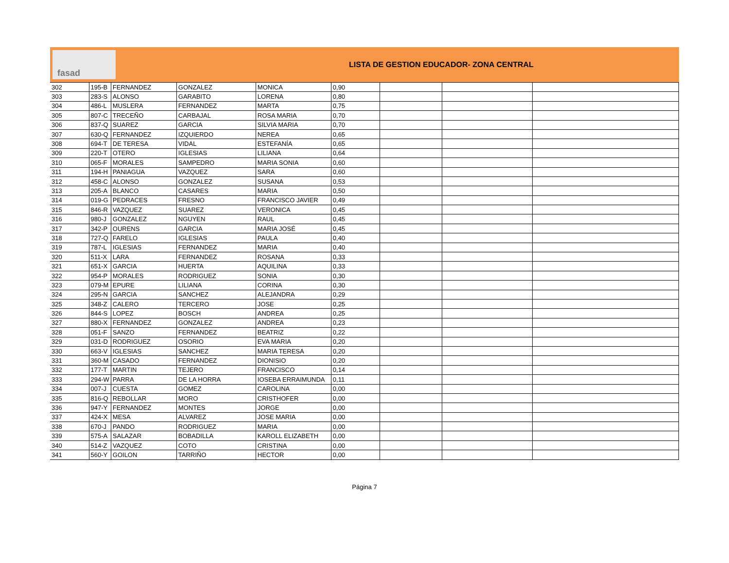fasad
LISTA DE GESTION EDUCADOR- ZONA CENTRAL
| 302 | 195-B | FERNANDEZ | GONZALEZ | MONICA | 0,90 | | | |
| 303 | 283-S | ALONSO | GARABITO | LORENA | 0,80 | | | |
| 304 | 486-L | MUSLERA | FERNANDEZ | MARTA | 0,75 | | | |
| 305 | 807-C | TRECEÑO | CARBAJAL | ROSA MARIA | 0,70 | | | |
| 306 | 837-Q | SUAREZ | GARCIA | SILVIA MARIA | 0,70 | | | |
| 307 | 630-Q | FERNANDEZ | IZQUIERDO | NEREA | 0,65 | | | |
| 308 | 694-T | DE TERESA | VIDAL | ESTEFANÍA | 0,65 | | | |
| 309 | 220-T | OTERO | IGLESIAS | LILIANA | 0,64 | | | |
| 310 | 065-F | MORALES | SAMPEDRO | MARIA SONIA | 0,60 | | | |
| 311 | 194-H | PANIAGUA | VAZQUEZ | SARA | 0,60 | | | |
| 312 | 458-C | ALONSO | GONZALEZ | SUSANA | 0,53 | | | |
| 313 | 205-A | BLANCO | CASARES | MARIA | 0,50 | | | |
| 314 | 019-G | PEDRACES | FRESNO | FRANCISCO JAVIER | 0,49 | | | |
| 315 | 846-R | VAZQUEZ | SUAREZ | VERONICA | 0,45 | | | |
| 316 | 980-J | GONZALEZ | NGUYEN | RAUL | 0,45 | | | |
| 317 | 342-P | OURENS | GARCIA | MARIA JOSÉ | 0,45 | | | |
| 318 | 727-Q | FARELO | IGLESIAS | PAULA | 0,40 | | | |
| 319 | 787-L | IGLESIAS | FERNANDEZ | MARIA | 0,40 | | | |
| 320 | 511-X | LARA | FERNANDEZ | ROSANA | 0,33 | | | |
| 321 | 651-X | GARCIA | HUERTA | AQUILINA | 0,33 | | | |
| 322 | 954-P | MORALES | RODRIGUEZ | SONIA | 0,30 | | | |
| 323 | 079-M | EPURE | LILIANA | CORINA | 0,30 | | | |
| 324 | 295-N | GARCIA | SANCHEZ | ALEJANDRA | 0,29 | | | |
| 325 | 348-Z | CALERO | TERCERO | JOSE | 0,25 | | | |
| 326 | 844-S | LOPEZ | BOSCH | ANDREA | 0,25 | | | |
| 327 | 880-X | FERNANDEZ | GONZALEZ | ANDREA | 0,23 | | | |
| 328 | 051-F | SANZO | FERNANDEZ | BEATRIZ | 0,22 | | | |
| 329 | 031-D | RODRIGUEZ | OSORIO | EVA MARIA | 0,20 | | | |
| 330 | 663-V | IGLESIAS | SANCHEZ | MARIA TERESA | 0,20 | | | |
| 331 | 360-M | CASADO | FERNANDEZ | DIONISIO | 0,20 | | | |
| 332 | 177-T | MARTIN | TEJERO | FRANCISCO | 0,14 | | | |
| 333 | 294-W | PARRA | DE LA HORRA | IOSEBA ERRAIMUNDA | 0,11 | | | |
| 334 | 007-J | CUESTA | GOMEZ | CAROLINA | 0,00 | | | |
| 335 | 816-Q | REBOLLAR | MORO | CRISTHOFER | 0,00 | | | |
| 336 | 947-Y | FERNANDEZ | MONTES | JORGE | 0,00 | | | |
| 337 | 424-X | MESA | ALVAREZ | JOSE MARIA | 0,00 | | | |
| 338 | 670-J | PANDO | RODRIGUEZ | MARIA | 0,00 | | | |
| 339 | 575-A | SALAZAR | BOBADILLA | KAROLL ELIZABETH | 0,00 | | | |
| 340 | 514-Z | VAZQUEZ | COTO | CRISTINA | 0,00 | | | |
| 341 | 560-Y | GOILON | TARRIÑO | HECTOR | 0,00 | | | |
Página 7